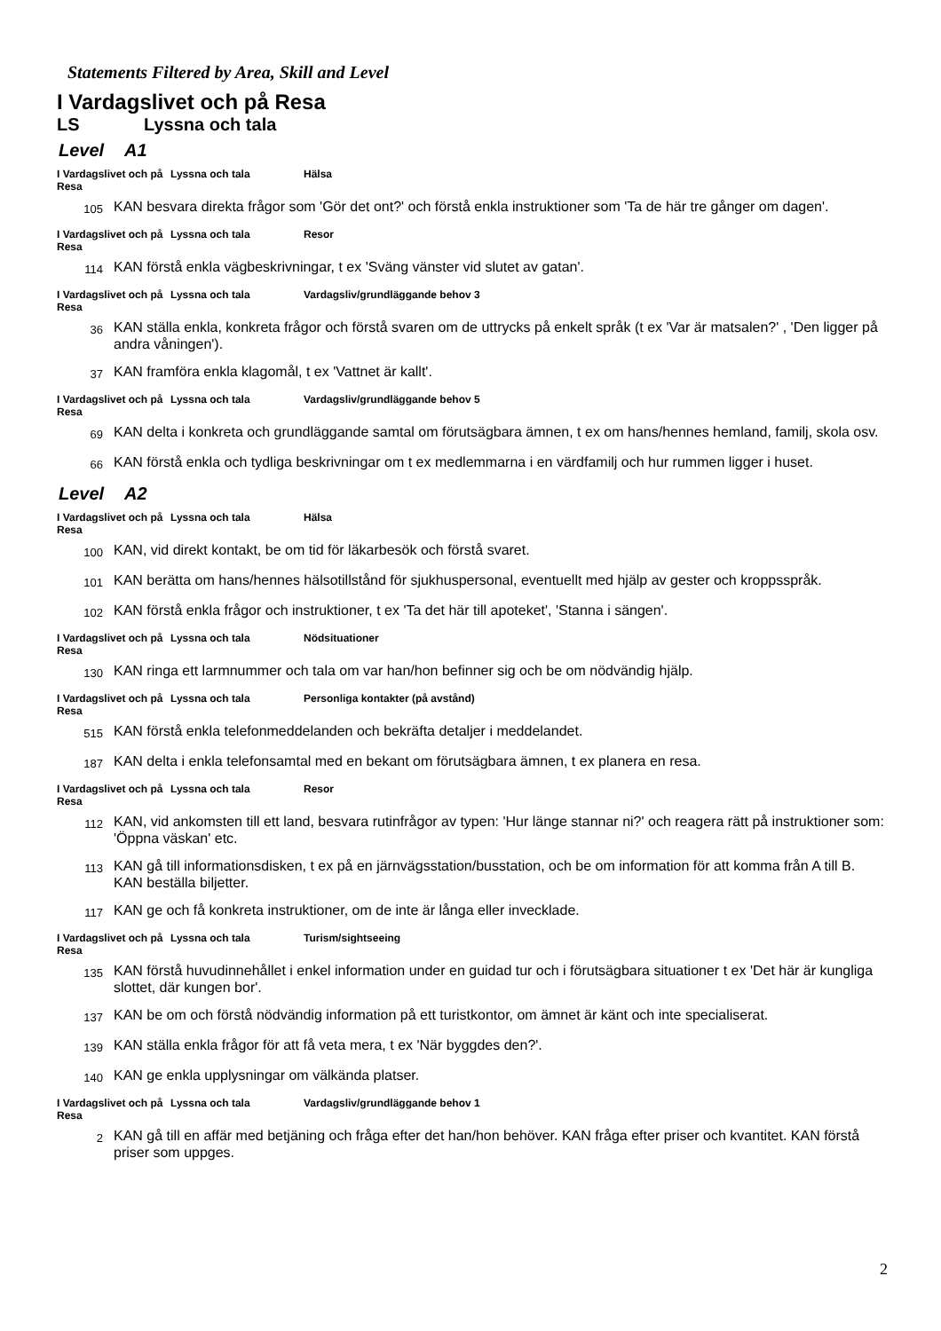Statements Filtered by Area, Skill and Level
I Vardagslivet och på Resa
LS Lyssna och tala
Level A1
I Vardagslivet och på Resa
Lyssna och tala Hälsa
105
KAN besvara direkta frågor som 'Gör det ont?' och förstå enkla instruktioner som 'Ta de här tre gånger om dagen'.
I Vardagslivet och på Resa
Lyssna och tala Resor
114
KAN förstå enkla vägbeskrivningar, t ex 'Sväng vänster vid slutet av gatan'.
I Vardagslivet och på Resa
Lyssna och tala Vardagsliv/grundläggande behov 3
36
KAN ställa enkla, konkreta frågor och förstå svaren om de uttrycks på enkelt språk (t ex 'Var är matsalen?' , 'Den ligger på andra våningen').
37
KAN framföra enkla klagomål, t ex 'Vattnet är kallt'.
I Vardagslivet och på Resa
Lyssna och tala Vardagsliv/grundläggande behov 5
69
KAN delta i konkreta och grundläggande samtal om förutsägbara ämnen, t ex om hans/hennes hemland, familj, skola osv.
66
KAN förstå enkla och tydliga beskrivningar om t ex medlemmarna i en värdfamilj och hur rummen ligger i huset.
Level A2
I Vardagslivet och på Resa
Lyssna och tala Hälsa
100
KAN, vid direkt kontakt, be om tid för läkarbesök och förstå svaret.
101
KAN berätta om hans/hennes hälsotillstånd för sjukhuspersonal, eventuellt med hjälp av gester och kroppsspråk.
102
KAN förstå enkla frågor och instruktioner, t ex 'Ta det här till apoteket', 'Stanna i sängen'.
I Vardagslivet och på Resa
Lyssna och tala Nödsituationer
130
KAN ringa ett larmnummer och tala om var han/hon befinner sig och be om nödvändig hjälp.
I Vardagslivet och på Resa
Lyssna och tala Personliga kontakter (på avstånd)
515
KAN förstå enkla telefonmeddelanden och bekräfta detaljer i meddelandet.
187
KAN delta i enkla telefonsamtal med en bekant om förutsägbara ämnen, t ex planera en resa.
I Vardagslivet och på Resa
Lyssna och tala Resor
112
KAN, vid ankomsten till ett land, besvara rutinfrågor av typen: 'Hur länge stannar ni?' och reagera rätt på instruktioner som: 'Öppna väskan' etc.
113
KAN gå till informationsdisken, t ex på en järnvägsstation/busstation, och be om information för att komma från A till B. KAN beställa biljetter.
117
KAN ge och få konkreta instruktioner, om de inte är långa eller invecklade.
I Vardagslivet och på Resa
Lyssna och tala Turism/sightseeing
135
KAN förstå huvudinnehållet i enkel information under en guidad tur och i förutsägbara situationer t ex 'Det här är kungliga slottet, där kungen bor'.
137
KAN be om och förstå nödvändig information på ett turistkontor, om ämnet är känt och inte specialiserat.
139
KAN ställa enkla frågor för att få veta mera, t ex 'När byggdes den?'.
140
KAN ge enkla upplysningar om välkända platser.
I Vardagslivet och på Resa
Lyssna och tala Vardagsliv/grundläggande behov 1
2
KAN gå till en affär med betjäning och fråga efter det han/hon behöver. KAN fråga efter priser och kvantitet. KAN förstå priser som uppges.
2